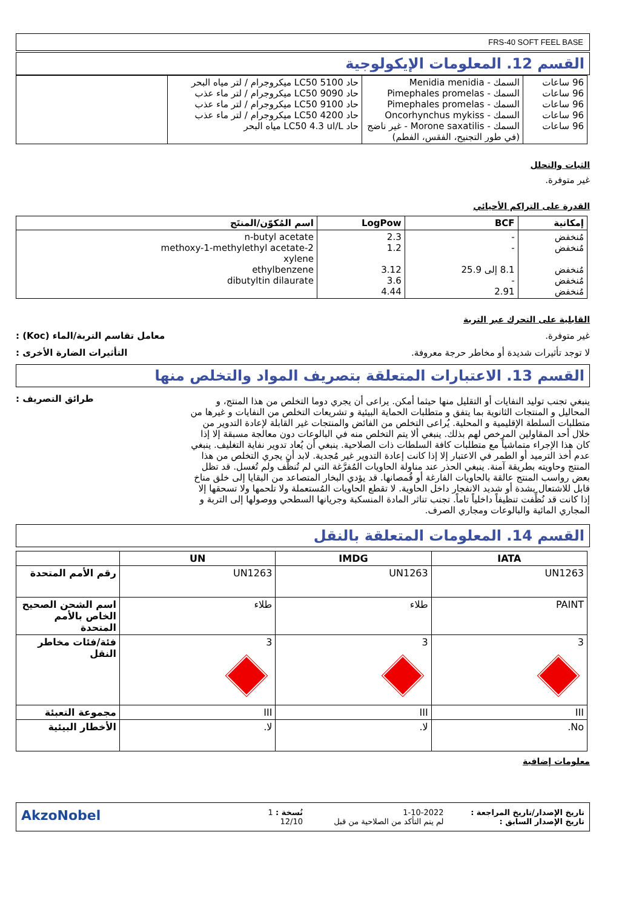FRS-40 SOFT FEEL BASE
القسم 12. المعلومات الإيكولوجية
| 96 ساعات 96 ساعات 96 ساعات 96 ساعات 96 ساعات | السمك - Menidia menidia السمك - Pimephales promelas السمك - Pimephales promelas السمك - Oncorhynchus mykiss السمك - Morone saxatilis - غير ناضج (في طور التجنيح، الفقس، الفطم) | حاد LC50 5100 ميكروجرام / لتر مياه البحر حاد LC50 9090 ميكروجرام / لتر ماء عذب حاد LC50 9100 ميكروجرام / لتر ماء عذب حاد LC50 4200 ميكروجرام / لتر ماء عذب حاد LC50 4.3 ul/L مياه البحر | |
الثبات والتحلل
غير متوفرة.
القدرة على التراكم الأحيائي
| إمكانية | BCF | LogPow | اسم المُكوّن/المنتَج |
| --- | --- | --- | --- |
| مُنخفض مُنخفض مُنخفض مُنخفض مُنخفض | - - 8.1 إلى 25.9 - 2.91 | 2.3 1.2 3.12 3.6 4.44 | n-butyl acetate 2-methoxy-1-methylethyl acetate xylene ethylbenzene dibutyltin dilaurate |
القابلية على التحرك عبر التربة
غير متوفرة. معامل تقاسم التربة/الماء (Koc) :
لا توجد تأثيرات شديدة أو مخاطر حرجة معروفة. التأثيرات الضارة الأخرى :
القسم 13. الاعتبارات المتعلقة بتصريف المواد والتخلص منها
ينبغي تجنب توليد النفايات أو التقليل منها حيثما أمكن. يراعى أن يجري دوما التخلص من هذا المنتج، و المحاليل و المنتجات الثانوية بما يتفق و متطلبات الحماية البيئية و تشريعات التخلص من النفايات و غيرها من متطلبات السلطة الإقليمية و المحلية. يُراعى التخلص من الفائض والمنتجات غير القابلة لإعادة التدوير من خلال أحد المقاولين المرخص لهم بذلك. ينبغي ألا يتم التخلص منه في البالوعات دون معالجة مسبقة إلا إذا كان هذا الإجراء متماشياً مع متطلبات كافة السلطات ذات الصلاحية. ينبغي أن يُعاد تدوير نفاية التغليف. ينبغي عدم أخذ الترميد أو الطمر في الاعتبار إلا إذا كانت إعادة التدوير غير مُجدية. لابد أن يجري التخلص من هذا المنتج وحاويته بطريقة آمنة. ينبغي الحذر عند مناولة الحاويات المُفرَّغة التي لم تُنظَّف ولم تُغسل. قد تظل بعض رواسب المنتج عالقة بالحاويات الفارغة أو قُمصانها. قد يؤدي البخار المتصاعد من البقايا إلى خلق مناخ قابل للاشتعال بشدة أو شديد الانفجار داخل الحاوية. لا تقطع الحاويات المُستعملة ولا تلحمها ولا تسحقها إلا إذا كانت قد نُظِّفت تنظيفاً داخلياً تاماً. تجنب تناثر المادة المنسكبة وجريانها السطحي ووصولها إلى التربة و المجاري المائية والبالوعات ومجاري الصرف.
طرائق التصريف :
القسم 14. المعلومات المتعلقة بالنقل
| IATA | IMDG | UN | |
| --- | --- | --- | --- |
| UN1263 | UN1263 | UN1263 | رقم الأمم المتحدة |
| PAINT | طلاء | طلاء | اسم الشحن الصحيح الخاص بالأمم المتحدة |
| 3 | 3 | 3 | فئة/فئات مخاطر النقل |
| III | III | III | مجموعة التعبئة |
| No. | لا. | لا. | الأخطار البيئية |
معلومات إضافية
تاريخ الإصدار/تاريخ المراجعة :
تاريخ الإصدار السابق :
1-10-2022
لم يتم التأكد من الصلاحية من قبل
نُسخة : 1
12/10
AkzoNobel